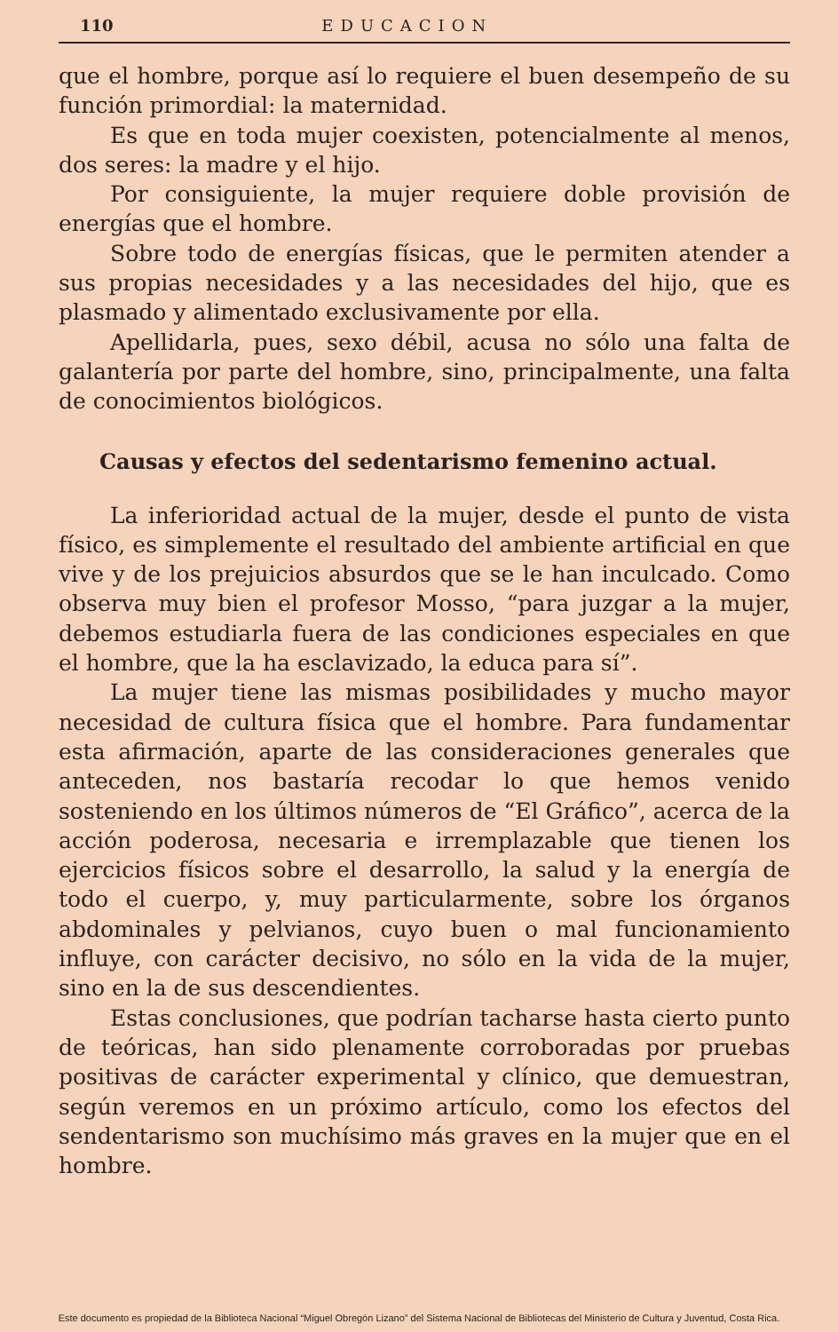110 EDUCACION
que el hombre, porque así lo requiere el buen desempeño de su función primordial: la maternidad.
Es que en toda mujer coexisten, potencialmente al menos, dos seres: la madre y el hijo.
Por consiguiente, la mujer requiere doble provisión de energías que el hombre.
Sobre todo de energías físicas, que le permiten atender a sus propias necesidades y a las necesidades del hijo, que es plasmado y alimentado exclusivamente por ella.
Apellidarla, pues, sexo débil, acusa no sólo una falta de galantería por parte del hombre, sino, principalmente, una falta de conocimientos biológicos.
Causas y efectos del sedentarismo femenino actual.
La inferioridad actual de la mujer, desde el punto de vista físico, es simplemente el resultado del ambiente artificial en que vive y de los prejuicios absurdos que se le han inculcado. Como observa muy bien el profesor Mosso, “para juzgar a la mujer, debemos estudiarla fuera de las condiciones especiales en que el hombre, que la ha esclavizado, la educa para sí”.
La mujer tiene las mismas posibilidades y mucho mayor necesidad de cultura física que el hombre. Para fundamentar esta afirmación, aparte de las consideraciones generales que anteceden, nos bastaría recodar lo que hemos venido sosteniendo en los últimos números de “El Gráfico”, acerca de la acción poderosa, necesaria e irremplazable que tienen los ejercicios físicos sobre el desarrollo, la salud y la energía de todo el cuerpo, y, muy particularmente, sobre los órganos abdominales y pelvianos, cuyo buen o mal funcionamiento influye, con carácter decisivo, no sólo en la vida de la mujer, sino en la de sus descendientes.
Estas conclusiones, que podrían tacharse hasta cierto punto de teóricas, han sido plenamente corroboradas por pruebas positivas de carácter experimental y clínico, que demuestran, según veremos en un próximo artículo, como los efectos del sendentarismo son muchísimo más graves en la mujer que en el hombre.
Este documento es propiedad de la Biblioteca Nacional “Miguel Obregón Lizano” del Sistema Nacional de Bibliotecas del Ministerio de Cultura y Juventud, Costa Rica.